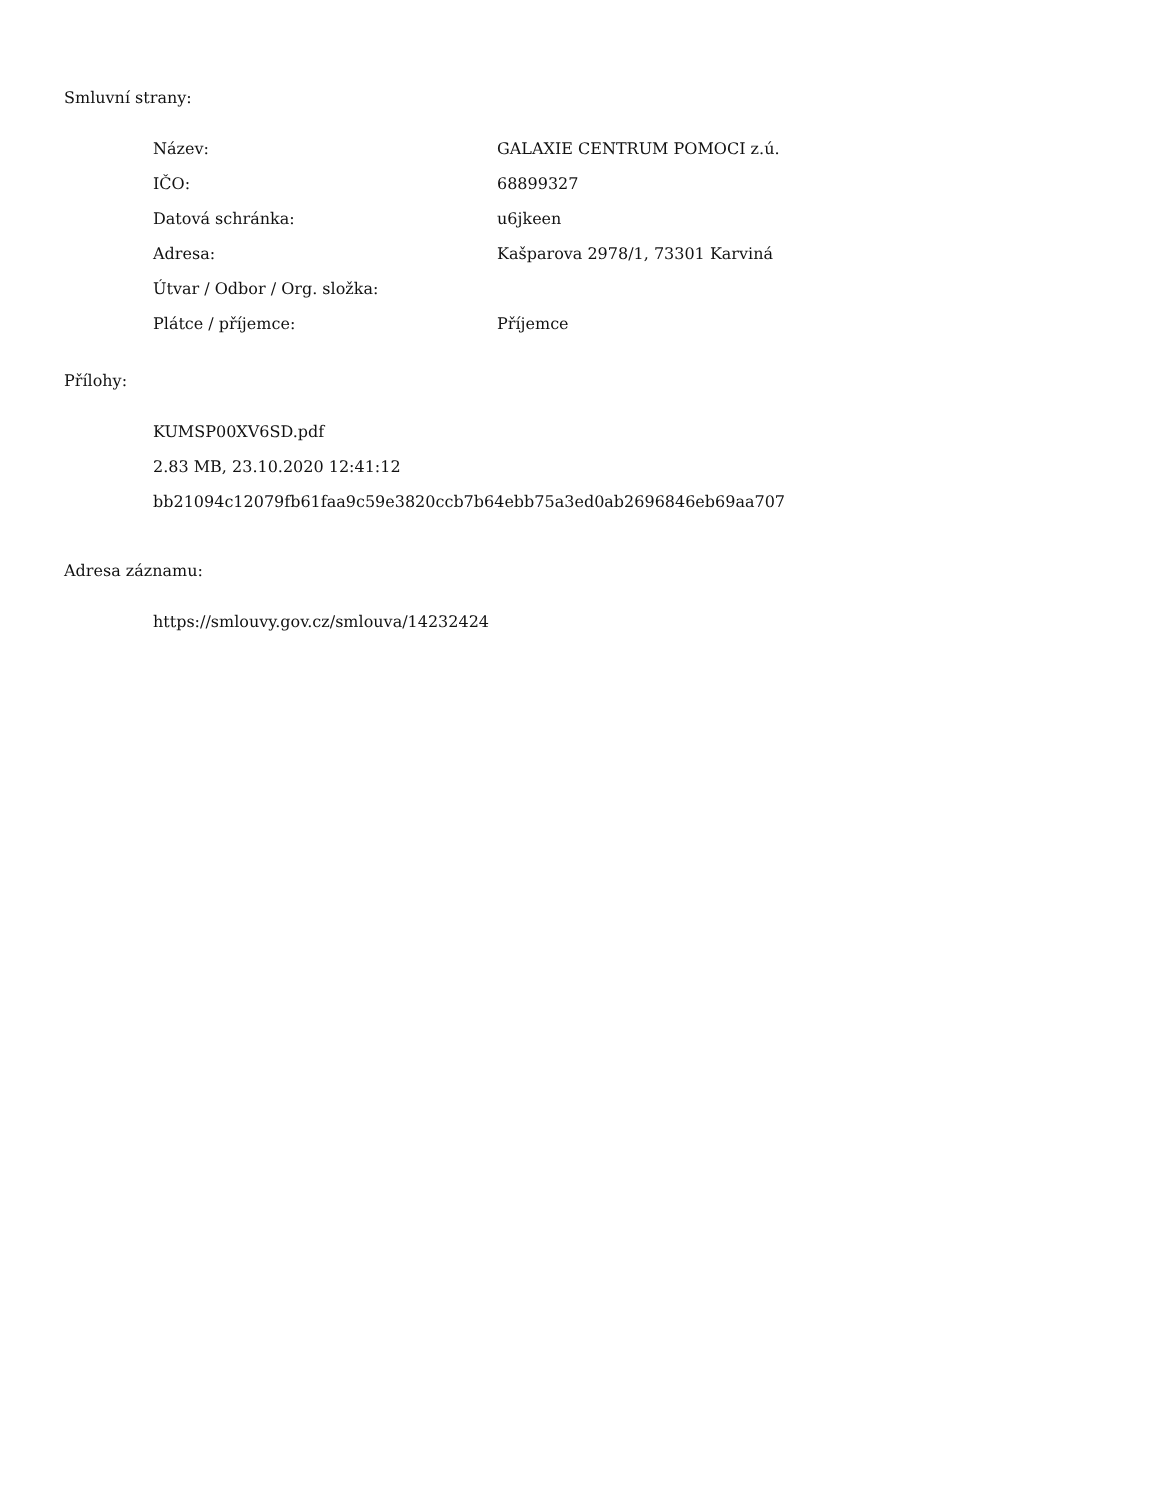Smluvní strany:
| Název: | GALAXIE CENTRUM POMOCI z.ú. |
| IČO: | 68899327 |
| Datová schránka: | u6jkeen |
| Adresa: | Kašparova 2978/1, 73301 Karviná |
| Útvar / Odbor / Org. složka: | |
| Plátce / příjemce: | Příjemce |
Přílohy:
KUMSP00XV6SD.pdf
2.83 MB, 23.10.2020 12:41:12
bb21094c12079fb61faa9c59e3820ccb7b64ebb75a3ed0ab2696846eb69aa707
Adresa záznamu:
https://smlouvy.gov.cz/smlouva/14232424